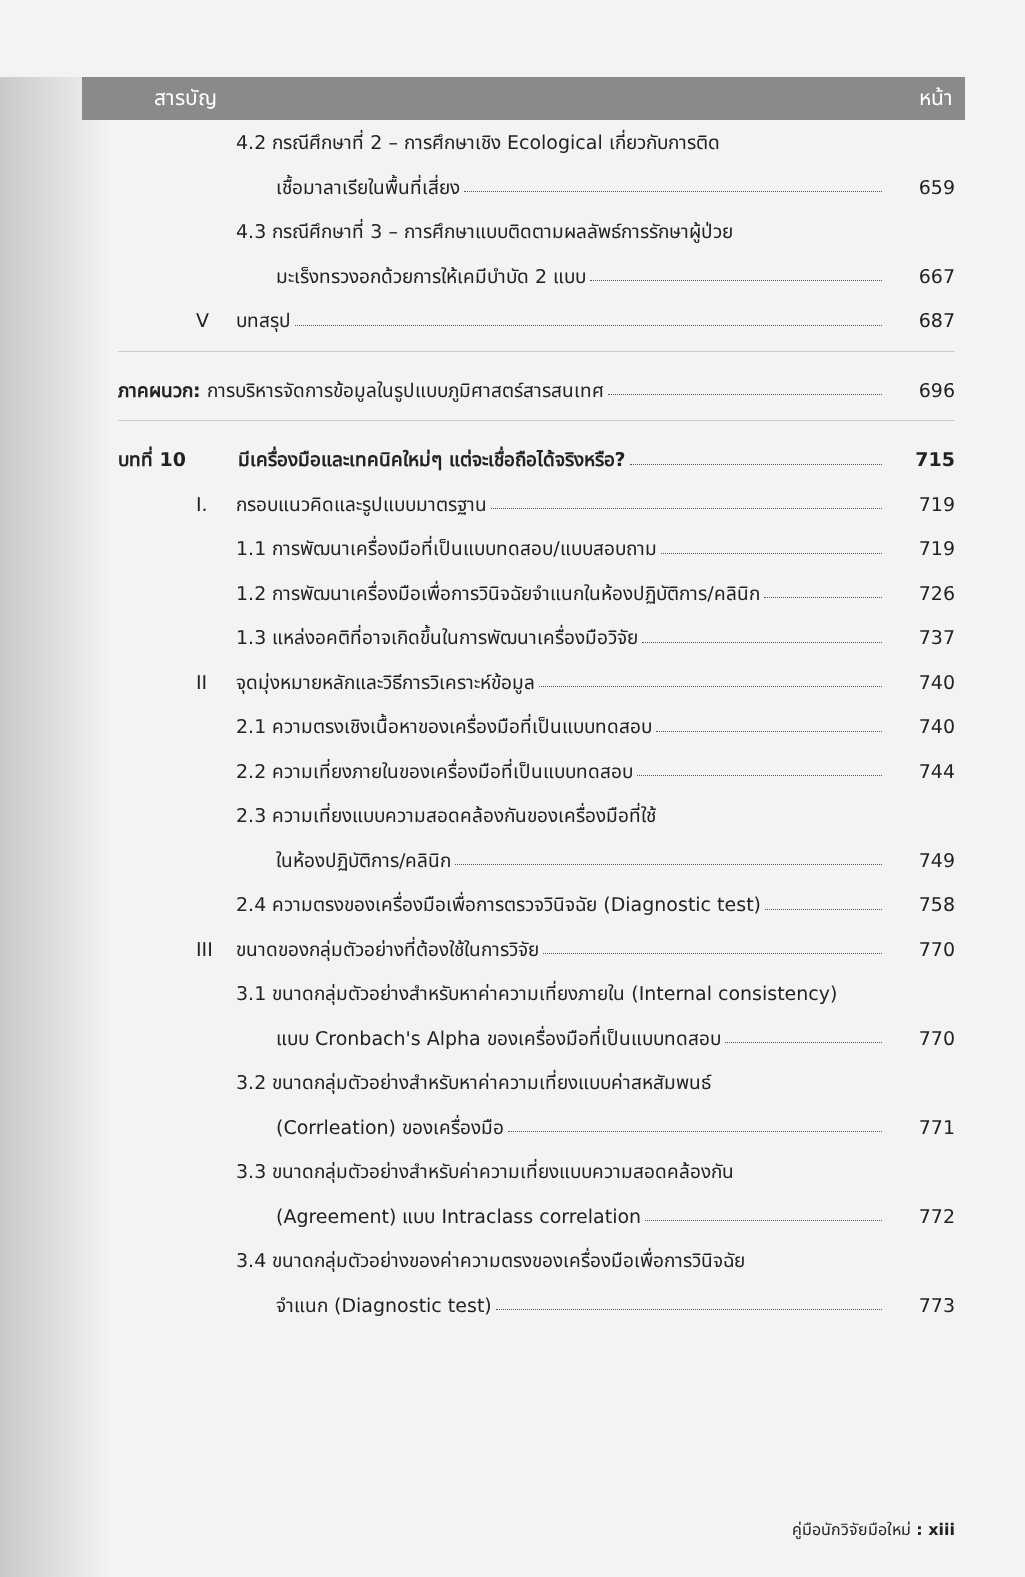สารบัญ หน้า
4.2 กรณีศึกษาที่ 2 – การศึกษาเชิง Ecological เกี่ยวกับการติด
เชื้อมาลาเรียในพื้นที่เสี่ยง 659
4.3 กรณีศึกษาที่ 3 – การศึกษาแบบติดตามผลลัพธ์การรักษาผู้ป่วย
มะเร็งทรวงอกด้วยการให้เคมีบำบัด 2 แบบ 667
Vบทสรุป 687
ภาคผนวก: การบริหารจัดการข้อมูลในรูปแบบภูมิศาสตร์สารสนเทศ 696
บทที่ 10 มีเครื่องมือและเทคนิคใหม่ๆ แต่จะเชื่อถือได้จริงหรือ? 715
I. กรอบแนวคิดและรูปแบบมาตรฐาน 719
1.1 การพัฒนาเครื่องมือที่เป็นแบบทดสอบ/แบบสอบถาม 719
1.2 การพัฒนาเครื่องมือเพื่อการวินิจฉัยจำแนกในห้องปฏิบัติการ/คลินิก 726
1.3 แหล่งอคติที่อาจเกิดขึ้นในการพัฒนาเครื่องมือวิจัย 737
II จุดมุ่งหมายหลักและวิธีการวิเคราะห์ข้อมูล 740
2.1 ความตรงเชิงเนื้อหาของเครื่องมือที่เป็นแบบทดสอบ 740
2.2 ความเที่ยงภายในของเครื่องมือที่เป็นแบบทดสอบ 744
2.3 ความเที่ยงแบบความสอดคล้องกันของเครื่องมือที่ใช้
ในห้องปฏิบัติการ/คลินิก 749
2.4 ความตรงของเครื่องมือเพื่อการตรวจวินิจฉัย (Diagnostic test) 758
III ขนาดของกลุ่มตัวอย่างที่ต้องใช้ในการวิจัย 770
3.1 ขนาดกลุ่มตัวอย่างสำหรับหาค่าความเที่ยงภายใน (Internal consistency)
แบบ Cronbach's Alpha ของเครื่องมือที่เป็นแบบทดสอบ 770
3.2 ขนาดกลุ่มตัวอย่างสำหรับหาค่าความเที่ยงแบบค่าสหสัมพนธ์
(Corrleation) ของเครื่องมือ 771
3.3 ขนาดกลุ่มตัวอย่างสำหรับค่าความเที่ยงแบบความสอดคล้องกัน
(Agreement) แบบ Intraclass correlation 772
3.4 ขนาดกลุ่มตัวอย่างของค่าความตรงของเครื่องมือเพื่อการวินิจฉัย
จำแนก (Diagnostic test) 773
คู่มือนักวิจัยมือใหม่ : xiii